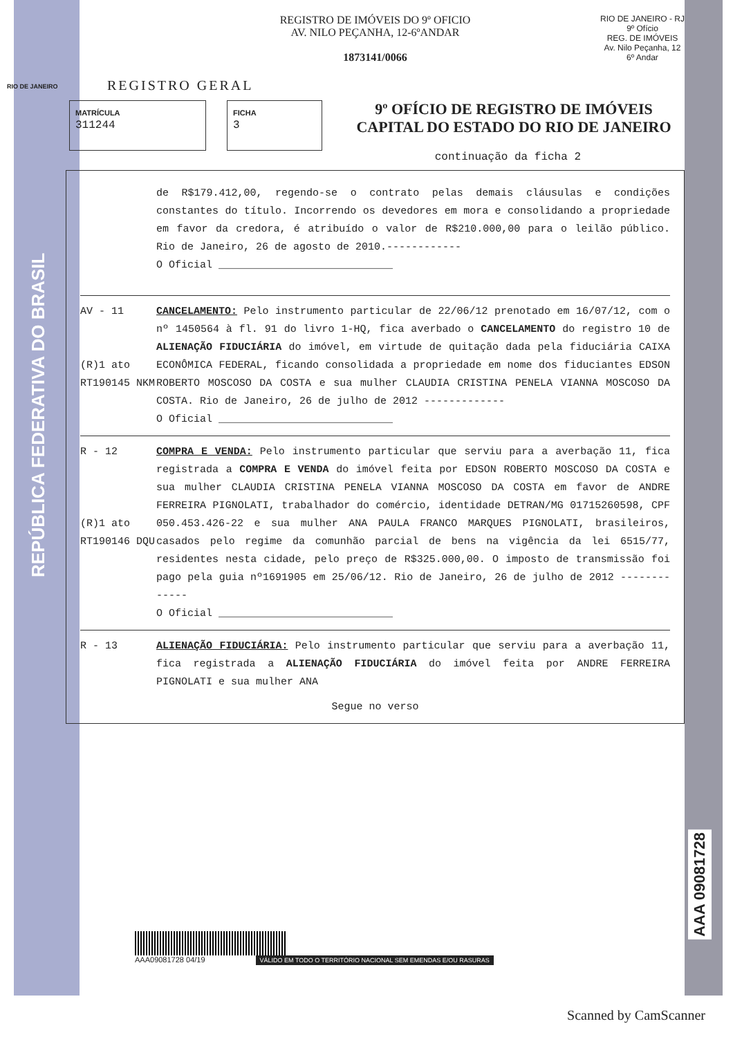REPÚBLICA FEDERATIVA DO BRASIL
AAA 09081728
REGISTRO DE IMÓVEIS DO 9º OFICIO
AV. NILO PEÇANHA, 12-6ºANDAR
1873141/0066
RIO DE JANEIRO - RJ
9º Ofício
REG. DE IMÓVEIS
Av. Nilo Peçanha, 12
6º Andar
RIO DE JANEIRO
REGISTRO GERAL
MATRÍCULA
311244
FICHA
3
9º OFÍCIO DE REGISTRO DE IMÓVEIS
CAPITAL DO ESTADO DO RIO DE JANEIRO
continuação da ficha 2
de R$179.412,00, regendo-se o contrato pelas demais cláusulas e condições constantes do título. Incorrendo os devedores em mora e consolidando a propriedade em favor da credora, é atribuído o valor de R$210.000,00 para o leilão público. Rio de Janeiro, 26 de agosto de 2010.------------
O Oficial ____________________________
AV - 11
(R)1 ato RT190145 NKM
CANCELAMENTO: Pelo instrumento particular de 22/06/12 prenotado em 16/07/12, com o nº 1450564 à fl. 91 do livro 1-HQ, fica averbado o CANCELAMENTO do registro 10 de ALIENAÇÃO FIDUCIÁRIA do imóvel, em virtude de quitação dada pela fiduciária CAIXA ECONÔMICA FEDERAL, ficando consolidada a propriedade em nome dos fiduciantes EDSON ROBERTO MOSCOSO DA COSTA e sua mulher CLAUDIA CRISTINA PENELA VIANNA MOSCOSO DA COSTA. Rio de Janeiro, 26 de julho de 2012 -------------
O Oficial ____________________________
R - 12
(R)1 ato RT190146 DQU
COMPRA E VENDA: Pelo instrumento particular que serviu para a averbação 11, fica registrada a COMPRA E VENDA do imóvel feita por EDSON ROBERTO MOSCOSO DA COSTA e sua mulher CLAUDIA CRISTINA PENELA VIANNA MOSCOSO DA COSTA em favor de ANDRE FERREIRA PIGNOLATI, trabalhador do comércio, identidade DETRAN/MG 01715260598, CPF 050.453.426-22 e sua mulher ANA PAULA FRANCO MARQUES PIGNOLATI, brasileiros, casados pelo regime da comunhão parcial de bens na vigência da lei 6515/77, residentes nesta cidade, pelo preço de R$325.000,00. O imposto de transmissão foi pago pela guia nº1691905 em 25/06/12. Rio de Janeiro, 26 de julho de 2012 -------------
O Oficial ____________________________
R - 13 ALIENAÇÃO FIDUCIÁRIA: Pelo instrumento particular que serviu para a averbação 11, fica registrada a ALIENAÇÃO FIDUCIÁRIA do imóvel feita por ANDRE FERREIRA PIGNOLATI e sua mulher ANA
Segue no verso
AAA09081728 04/19 VÁLIDO EM TODO O TERRITÓRIO NACIONAL SEM EMENDAS E/OU RASURAS
Scanned by CamScanner